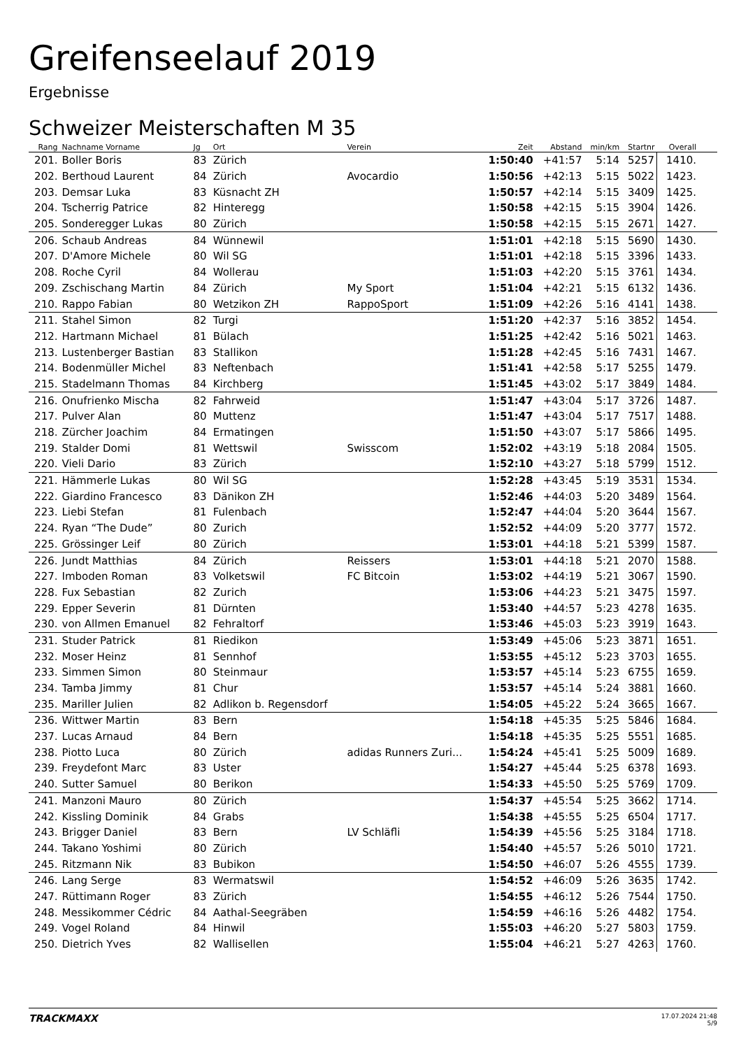Greifenseelauf 2019
Ergebnisse
Schweizer Meisterschaften M 35
| Rang | Nachname Vorname | Jg | Ort | Verein | Zeit | Abstand | min/km | Startnr | Overall |
| --- | --- | --- | --- | --- | --- | --- | --- | --- | --- |
| 201. | Boller Boris | 83 | Zürich | | 1:50:40 | +41:57 | 5:14 | 5257 | 1410. |
| 202. | Berthoud Laurent | 84 | Zürich | Avocardio | 1:50:56 | +42:13 | 5:15 | 5022 | 1423. |
| 203. | Demsar Luka | 83 | Küsnacht ZH | | 1:50:57 | +42:14 | 5:15 | 3409 | 1425. |
| 204. | Tscherrig Patrice | 82 | Hinteregg | | 1:50:58 | +42:15 | 5:15 | 3904 | 1426. |
| 205. | Sonderegger Lukas | 80 | Zürich | | 1:50:58 | +42:15 | 5:15 | 2671 | 1427. |
| 206. | Schaub Andreas | 84 | Wünnewil | | 1:51:01 | +42:18 | 5:15 | 5690 | 1430. |
| 207. | D'Amore Michele | 80 | Wil SG | | 1:51:01 | +42:18 | 5:15 | 3396 | 1433. |
| 208. | Roche Cyril | 84 | Wollerau | | 1:51:03 | +42:20 | 5:15 | 3761 | 1434. |
| 209. | Zschischang Martin | 84 | Zürich | My Sport | 1:51:04 | +42:21 | 5:15 | 6132 | 1436. |
| 210. | Rappo Fabian | 80 | Wetzikon ZH | RappoSport | 1:51:09 | +42:26 | 5:16 | 4141 | 1438. |
| 211. | Stahel Simon | 82 | Turgi | | 1:51:20 | +42:37 | 5:16 | 3852 | 1454. |
| 212. | Hartmann Michael | 81 | Bülach | | 1:51:25 | +42:42 | 5:16 | 5021 | 1463. |
| 213. | Lustenberger Bastian | 83 | Stallikon | | 1:51:28 | +42:45 | 5:16 | 7431 | 1467. |
| 214. | Bodenmüller Michel | 83 | Neftenbach | | 1:51:41 | +42:58 | 5:17 | 5255 | 1479. |
| 215. | Stadelmann Thomas | 84 | Kirchberg | | 1:51:45 | +43:02 | 5:17 | 3849 | 1484. |
| 216. | Onufrienko Mischa | 82 | Fahrweid | | 1:51:47 | +43:04 | 5:17 | 3726 | 1487. |
| 217. | Pulver Alan | 80 | Muttenz | | 1:51:47 | +43:04 | 5:17 | 7517 | 1488. |
| 218. | Zürcher Joachim | 84 | Ermatingen | | 1:51:50 | +43:07 | 5:17 | 5866 | 1495. |
| 219. | Stalder Domi | 81 | Wettswil | Swisscom | 1:52:02 | +43:19 | 5:18 | 2084 | 1505. |
| 220. | Vieli Dario | 83 | Zürich | | 1:52:10 | +43:27 | 5:18 | 5799 | 1512. |
| 221. | Hämmerle Lukas | 80 | Wil SG | | 1:52:28 | +43:45 | 5:19 | 3531 | 1534. |
| 222. | Giardino Francesco | 83 | Dänikon ZH | | 1:52:46 | +44:03 | 5:20 | 3489 | 1564. |
| 223. | Liebi Stefan | 81 | Fulenbach | | 1:52:47 | +44:04 | 5:20 | 3644 | 1567. |
| 224. | Ryan “The Dude” | 80 | Zurich | | 1:52:52 | +44:09 | 5:20 | 3777 | 1572. |
| 225. | Grössinger Leif | 80 | Zürich | | 1:53:01 | +44:18 | 5:21 | 5399 | 1587. |
| 226. | Jundt Matthias | 84 | Zürich | Reissers | 1:53:01 | +44:18 | 5:21 | 2070 | 1588. |
| 227. | Imboden Roman | 83 | Volketswil | FC Bitcoin | 1:53:02 | +44:19 | 5:21 | 3067 | 1590. |
| 228. | Fux Sebastian | 82 | Zurich | | 1:53:06 | +44:23 | 5:21 | 3475 | 1597. |
| 229. | Epper Severin | 81 | Dürnten | | 1:53:40 | +44:57 | 5:23 | 4278 | 1635. |
| 230. | von Allmen Emanuel | 82 | Fehraltorf | | 1:53:46 | +45:03 | 5:23 | 3919 | 1643. |
| 231. | Studer Patrick | 81 | Riedikon | | 1:53:49 | +45:06 | 5:23 | 3871 | 1651. |
| 232. | Moser Heinz | 81 | Sennhof | | 1:53:55 | +45:12 | 5:23 | 3703 | 1655. |
| 233. | Simmen Simon | 80 | Steinmaur | | 1:53:57 | +45:14 | 5:23 | 6755 | 1659. |
| 234. | Tamba Jimmy | 81 | Chur | | 1:53:57 | +45:14 | 5:24 | 3881 | 1660. |
| 235. | Mariller Julien | 82 | Adlikon b. Regensdorf | | 1:54:05 | +45:22 | 5:24 | 3665 | 1667. |
| 236. | Wittwer Martin | 83 | Bern | | 1:54:18 | +45:35 | 5:25 | 5846 | 1684. |
| 237. | Lucas Arnaud | 84 | Bern | | 1:54:18 | +45:35 | 5:25 | 5551 | 1685. |
| 238. | Piotto Luca | 80 | Zürich | adidas Runners Zuri... | 1:54:24 | +45:41 | 5:25 | 5009 | 1689. |
| 239. | Freydefont Marc | 83 | Uster | | 1:54:27 | +45:44 | 5:25 | 6378 | 1693. |
| 240. | Sutter Samuel | 80 | Berikon | | 1:54:33 | +45:50 | 5:25 | 5769 | 1709. |
| 241. | Manzoni Mauro | 80 | Zürich | | 1:54:37 | +45:54 | 5:25 | 3662 | 1714. |
| 242. | Kissling Dominik | 84 | Grabs | | 1:54:38 | +45:55 | 5:25 | 6504 | 1717. |
| 243. | Brigger Daniel | 83 | Bern | LV Schläfli | 1:54:39 | +45:56 | 5:25 | 3184 | 1718. |
| 244. | Takano Yoshimi | 80 | Zürich | | 1:54:40 | +45:57 | 5:26 | 5010 | 1721. |
| 245. | Ritzmann Nik | 83 | Bubikon | | 1:54:50 | +46:07 | 5:26 | 4555 | 1739. |
| 246. | Lang Serge | 83 | Wermatswil | | 1:54:52 | +46:09 | 5:26 | 3635 | 1742. |
| 247. | Rüttimann Roger | 83 | Zürich | | 1:54:55 | +46:12 | 5:26 | 7544 | 1750. |
| 248. | Messikommer Cédric | 84 | Aathal-Seegräben | | 1:54:59 | +46:16 | 5:26 | 4482 | 1754. |
| 249. | Vogel Roland | 84 | Hinwil | | 1:55:03 | +46:20 | 5:27 | 5803 | 1759. |
| 250. | Dietrich Yves | 82 | Wallisellen | | 1:55:04 | +46:21 | 5:27 | 4263 | 1760. |
TRACKMAXX
17.07.2024 21:48
5/9